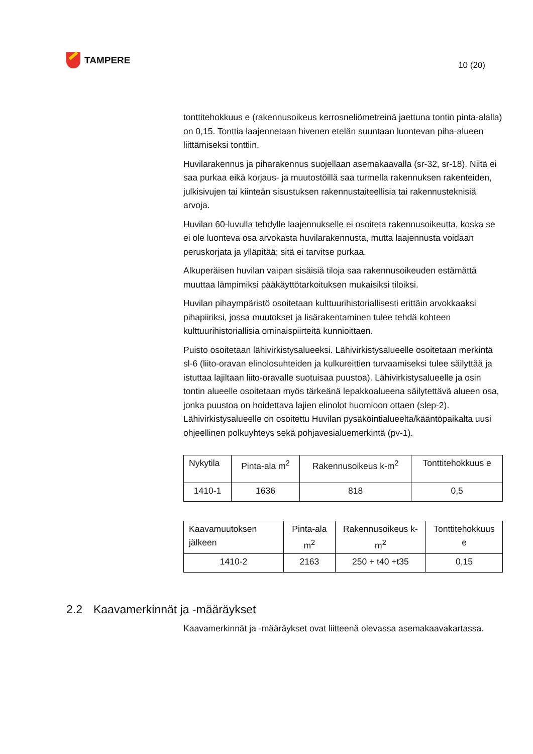TAMPERE
10 (20)
tonttitehokkuus e (rakennusoikeus kerrosneliömetreinä jaettuna tontin pinta-alalla) on 0,15. Tonttia laajennetaan hivenen etelän suuntaan luontevan piha-alueen liittämiseksi tonttiin.
Huvilarakennus ja piharakennus suojellaan asemakaavalla (sr-32, sr-18). Niitä ei saa purkaa eikä korjaus- ja muutostöillä saa turmella rakennuksen rakenteiden, julkisivujen tai kiinteän sisustuksen rakennustaiteellisia tai rakennusteknisiä arvoja.
Huvilan 60-luvulla tehdylle laajennukselle ei osoiteta rakennusoikeutta, koska se ei ole luonteva osa arvokasta huvilarakennusta, mutta laajennusta voidaan peruskorjata ja ylläpitää; sitä ei tarvitse purkaa.
Alkuperäisen huvilan vaipan sisäisiä tiloja saa rakennusoikeuden estämättä muuttaa lämpimiksi pääkäyttötarkoituksen mukaisiksi tiloiksi.
Huvilan pihaympäristö osoitetaan kulttuurihistoriallisesti erittäin arvokkaaksi pihapiiriksi, jossa muutokset ja lisärakentaminen tulee tehdä kohteen kulttuurihistoriallisia ominaispiirteitä kunnioittaen.
Puisto osoitetaan lähivirkistysalueeksi. Lähivirkistysalueelle osoitetaan merkintä sl-6 (liito-oravan elinolosuhteiden ja kulkureittien turvaamiseksi tulee säilyttää ja istuttaa lajiltaan liito-oravalle suotuisaa puustoa). Lähivirkistysalueelle ja osin tontin alueelle osoitetaan myös tärkeänä lepakkoalueena säilytettävä alueen osa, jonka puustoa on hoidettava lajien elinolot huomioon ottaen (slep-2). Lähivirkistysalueelle on osoitettu Huvilan pysäköintialueelta/kääntöpaikalta uusi ohjeellinen polkuyhteys sekä pohjavesialuemerkintä (pv-1).
| Nykytila | Pinta-ala m<sup>2</sup> | Rakennusoikeus k-m<sup>2</sup> | Tonttitehokkuus e |
| --- | --- | --- | --- |
| 1410-1 | 1636 | 818 | 0,5 |
| Kaavamuutoksen jälkeen | Pinta-ala m<sup>2</sup> | Rakennusoikeus k-m<sup>2</sup> | Tonttitehokkuus e |
| --- | --- | --- | --- |
| 1410-2 | 2163 | 250 + t40 +t35 | 0,15 |
2.2 Kaavamerkinnät ja -määräykset
Kaavamerkinnät ja -määräykset ovat liitteenä olevassa asemakaavakartassa.